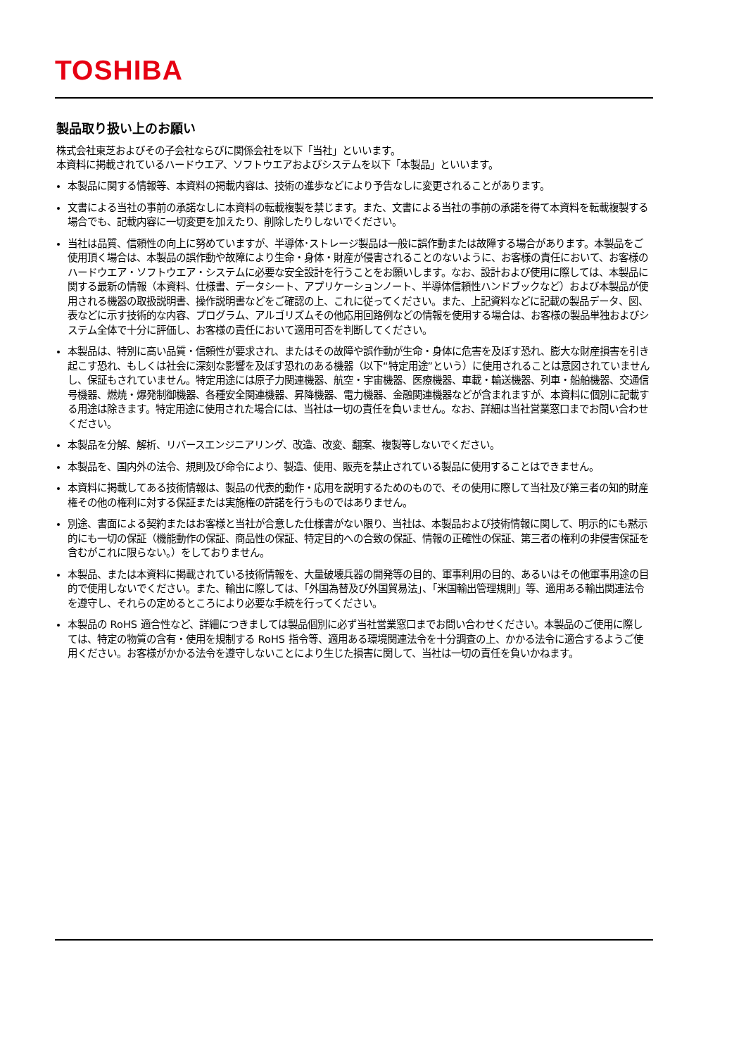TOSHIBA
製品取り扱い上のお願い
株式会社東芝およびその子会社ならびに関係会社を以下「当社」といいます。
本資料に掲載されているハードウエア、ソフトウエアおよびシステムを以下「本製品」といいます。
本製品に関する情報等、本資料の掲載内容は、技術の進歩などにより予告なしに変更されることがあります。
文書による当社の事前の承諾なしに本資料の転載複製を禁じます。また、文書による当社の事前の承諾を得て本資料を転載複製する場合でも、記載内容に一切変更を加えたり、削除したりしないでください。
当社は品質、信頼性の向上に努めていますが、半導体･ストレージ製品は一般に誤作動または故障する場合があります。本製品をご使用頂く場合は、本製品の誤作動や故障により生命・身体・財産が侵害されることのないように、お客様の責任において、お客様のハードウエア・ソフトウエア・システムに必要な安全設計を行うことをお願いします。なお、設計および使用に際しては、本製品に関する最新の情報（本資料、仕様書、データシート、アプリケーションノート、半導体信頼性ハンドブックなど）および本製品が使用される機器の取扱説明書、操作説明書などをご確認の上、これに従ってください。また、上記資料などに記載の製品データ、図、表などに示す技術的な内容、プログラム、アルゴリズムその他応用回路例などの情報を使用する場合は、お客様の製品単独およびシステム全体で十分に評価し、お客様の責任において適用可否を判断してください。
本製品は、特別に高い品質・信頼性が要求され、またはその故障や誤作動が生命・身体に危害を及ぼす恐れ、膨大な財産損害を引き起こす恐れ、もしくは社会に深刻な影響を及ぼす恐れのある機器（以下“特定用途”という）に使用されることは意図されていませんし、保証もされていません。特定用途には原子力関連機器、航空・宇宙機器、医療機器、車載・輸送機器、列車・船舶機器、交通信号機器、燃焼・爆発制御機器、各種安全関連機器、昇降機器、電力機器、金融関連機器などが含まれますが、本資料に個別に記載する用途は除きます。特定用途に使用された場合には、当社は一切の責任を負いません。なお、詳細は当社営業窓口までお問い合わせください。
本製品を分解、解析、リバースエンジニアリング、改造、改変、翻案、複製等しないでください。
本製品を、国内外の法令、規則及び命令により、製造、使用、販売を禁止されている製品に使用することはできません。
本資料に掲載してある技術情報は、製品の代表的動作・応用を説明するためのもので、その使用に際して当社及び第三者の知的財産権その他の権利に対する保証または実施権の許諾を行うものではありません。
別途、書面による契約またはお客様と当社が合意した仕様書がない限り、当社は、本製品および技術情報に関して、明示的にも黙示的にも一切の保証（機能動作の保証、商品性の保証、特定目的への合致の保証、情報の正確性の保証、第三者の権利の非侵害保証を含むがこれに限らない。）をしておりません。
本製品、または本資料に掲載されている技術情報を、大量破壊兵器の開発等の目的、軍事利用の目的、あるいはその他軍事用途の目的で使用しないでください。また、輸出に際しては、「外国為替及び外国貿易法」、「米国輸出管理規則」等、適用ある輸出関連法令を遵守し、それらの定めるところにより必要な手続を行ってください。
本製品の RoHS 適合性など、詳細につきましては製品個別に必ず当社営業窓口までお問い合わせください。本製品のご使用に際しては、特定の物質の含有・使用を規制する RoHS 指令等、適用ある環境関連法令を十分調査の上、かかる法令に適合するようご使用ください。お客様がかかる法令を遵守しないことにより生じた損害に関して、当社は一切の責任を負いかねます。